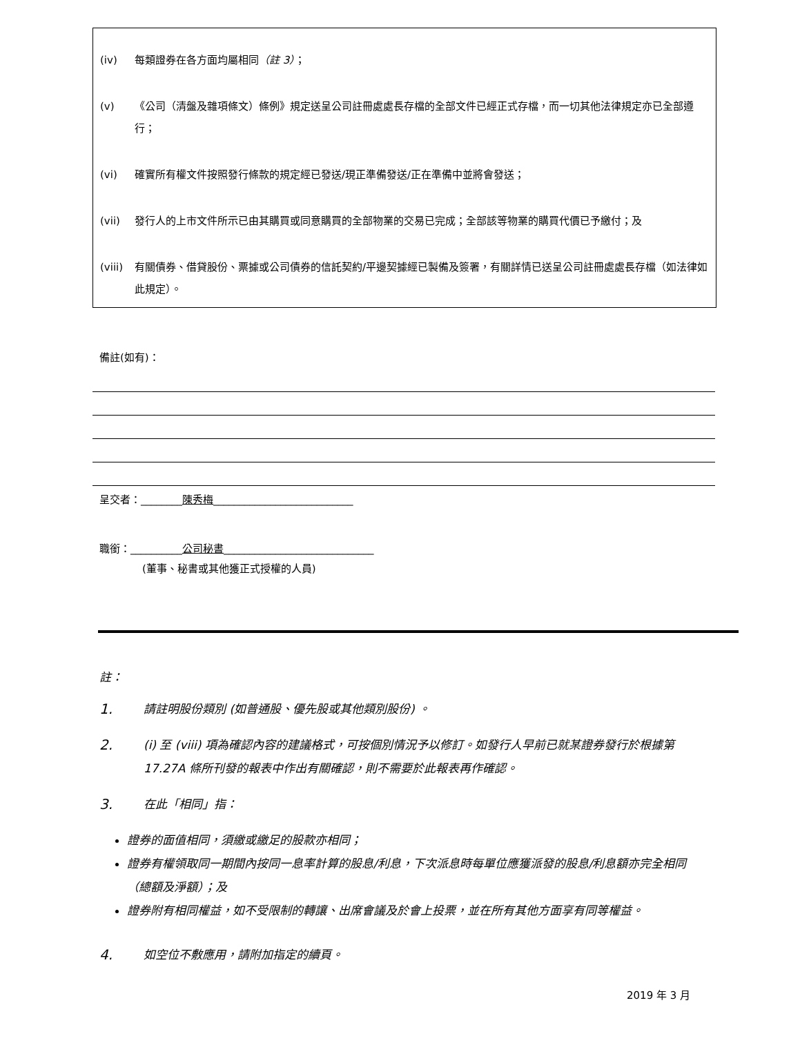(iv) 每類證券在各方面均屬相同（註 3）；
(v) 《公司（清盤及雜項條文）條例》規定送呈公司註冊處處長存檔的全部文件已經正式存檔，而一切其他法律規定亦已全部遵行；
(vi) 確實所有權文件按照發行條款的規定經已發送/現正準備發送/正在準備中並將會發送；
(vii) 發行人的上市文件所示已由其購買或同意購買的全部物業的交易已完成；全部該等物業的購買代價已予繳付；及
(viii) 有關債券、借貸股份、票據或公司債券的信託契約/平邊契據經已製備及簽署，有關詳情已送呈公司註冊處處長存檔（如法律如此規定）。
備註(如有)：
呈交者：________陳秀梅___________________________
職銜：__________公司秘書_____________________________
(董事、秘書或其他獲正式授權的人員)
註：
1. 請註明股份類別 (如普通股、優先股或其他類別股份) 。
2. (i) 至 (viii) 項為確認內容的建議格式，可按個別情況予以修訂。如發行人早前已就某證券發行於根據第 17.27A 條所刊發的報表中作出有關確認，則不需要於此報表再作確認。
3. 在此「相同」指：
證券的面值相同，須繳或繳足的股款亦相同；
證券有權領取同一期間內按同一息率計算的股息/利息，下次派息時每單位應獲派發的股息/利息額亦完全相同（總額及淨額）；及
證券附有相同權益，如不受限制的轉讓、出席會議及於會上投票，並在所有其他方面享有同等權益。
4. 如空位不敷應用，請附加指定的續頁。
2019 年 3 月